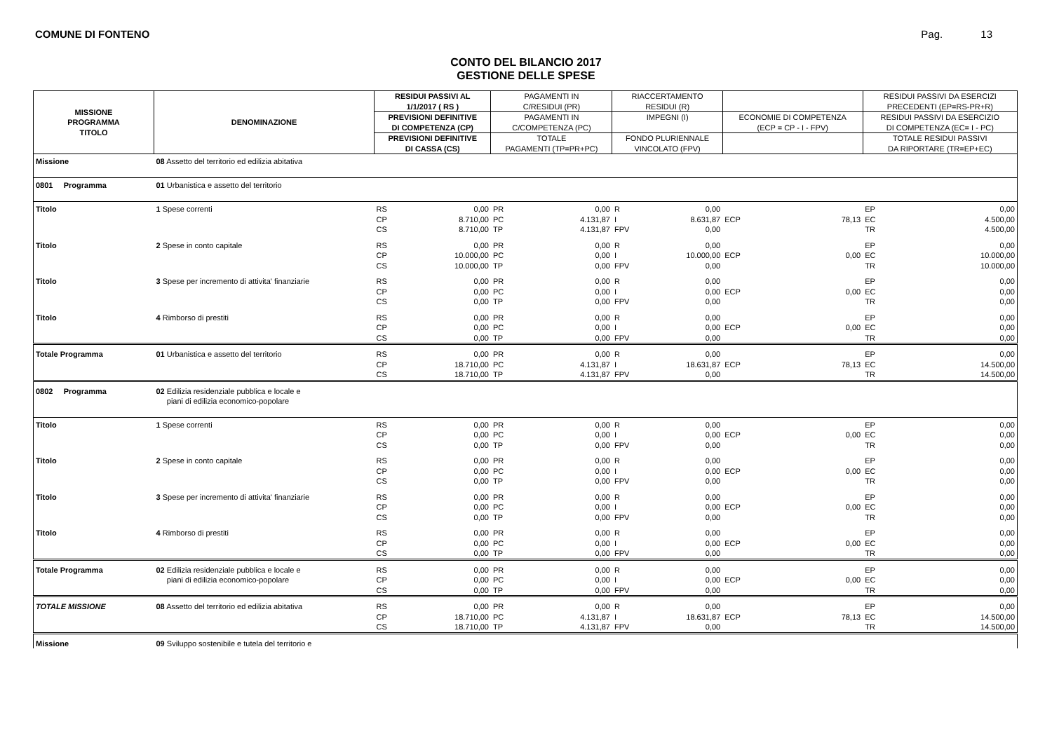COMUNE DI FONTENO Pag. 13
CONTO DEL BILANCIO 2017
GESTIONE DELLE SPESE
| MISSIONE PROGRAMMA TITOLO | DENOMINAZIONE | RESIDUI PASSIVI AL 1/1/2017 ( RS ) | | PAGAMENTI IN C/RESIDUI (PR) | | RIACCERTAMENTO RESIDUI (R) | | | | RESIDUI PASSIVI DA ESERCIZI PRECEDENTI (EP=RS-PR+R) | |
| --- | --- | --- | --- | --- | --- | --- | --- | --- | --- | --- | --- |
| | | PREVISIONI DEFINITIVE DI COMPETENZA (CP) | | PAGAMENTI IN C/COMPETENZA (PC) | | IMPEGNI (I) | | ECONOMIE DI COMPETENZA (ECP = CP - I - FPV) | | RESIDUI PASSIVI DA ESERCIZIO DI COMPETENZA (EC= I - PC) | |
| | | PREVISIONI DEFINITIVE DI CASSA (CS) | | TOTALE PAGAMENTI (TP=PR+PC) | | FONDO PLURIENNALE VINCOLATO (FPV) | | | | TOTALE RESIDUI PASSIVI DA RIPORTARE (TR=EP+EC) | |
| Missione | 08 Assetto del territorio ed edilizia abitativa | | | | | | | | | | |
| 0801 Programma | 01 Urbanistica e assetto del territorio | | | | | | | | | | |
| Titolo | 1 Spese correnti | RS | 0,00 | PR | 0,00 | R | 0,00 | | | EP | 0,00 |
| | | CP | 8.710,00 | PC | 4.131,87 | I | 8.631,87 | ECP | 78,13 | EC | 4.500,00 |
| | | CS | 8.710,00 | TP | 4.131,87 | FPV | 0,00 | | | TR | 4.500,00 |
| Titolo | 2 Spese in conto capitale | RS | 0,00 | PR | 0,00 | R | 0,00 | | | EP | 0,00 |
| | | CP | 10.000,00 | PC | 0,00 | I | 10.000,00 | ECP | 0,00 | EC | 10.000,00 |
| | | CS | 10.000,00 | TP | 0,00 | FPV | 0,00 | | | TR | 10.000,00 |
| Titolo | 3 Spese per incremento di attivita' finanziarie | RS | 0,00 | PR | 0,00 | R | 0,00 | | | EP | 0,00 |
| | | CP | 0,00 | PC | 0,00 | I | 0,00 | ECP | 0,00 | EC | 0,00 |
| | | CS | 0,00 | TP | 0,00 | FPV | 0,00 | | | TR | 0,00 |
| Titolo | 4 Rimborso di prestiti | RS | 0,00 | PR | 0,00 | R | 0,00 | | | EP | 0,00 |
| | | CP | 0,00 | PC | 0,00 | I | 0,00 | ECP | 0,00 | EC | 0,00 |
| | | CS | 0,00 | TP | 0,00 | FPV | 0,00 | | | TR | 0,00 |
| Totale Programma | 01 Urbanistica e assetto del territorio | RS | 0,00 | PR | 0,00 | R | 0,00 | | | EP | 0,00 |
| | | CP | 18.710,00 | PC | 4.131,87 | I | 18.631,87 | ECP | 78,13 | EC | 14.500,00 |
| | | CS | 18.710,00 | TP | 4.131,87 | FPV | 0,00 | | | TR | 14.500,00 |
| 0802 Programma | 02 Edilizia residenziale pubblica e locale e piani di edilizia economico-popolare | | | | | | | | | | |
| Titolo | 1 Spese correnti | RS | 0,00 | PR | 0,00 | R | 0,00 | | | EP | 0,00 |
| | | CP | 0,00 | PC | 0,00 | I | 0,00 | ECP | 0,00 | EC | 0,00 |
| | | CS | 0,00 | TP | 0,00 | FPV | 0,00 | | | TR | 0,00 |
| Titolo | 2 Spese in conto capitale | RS | 0,00 | PR | 0,00 | R | 0,00 | | | EP | 0,00 |
| | | CP | 0,00 | PC | 0,00 | I | 0,00 | ECP | 0,00 | EC | 0,00 |
| | | CS | 0,00 | TP | 0,00 | FPV | 0,00 | | | TR | 0,00 |
| Titolo | 3 Spese per incremento di attivita' finanziarie | RS | 0,00 | PR | 0,00 | R | 0,00 | | | EP | 0,00 |
| | | CP | 0,00 | PC | 0,00 | I | 0,00 | ECP | 0,00 | EC | 0,00 |
| | | CS | 0,00 | TP | 0,00 | FPV | 0,00 | | | TR | 0,00 |
| Titolo | 4 Rimborso di prestiti | RS | 0,00 | PR | 0,00 | R | 0,00 | | | EP | 0,00 |
| | | CP | 0,00 | PC | 0,00 | I | 0,00 | ECP | 0,00 | EC | 0,00 |
| | | CS | 0,00 | TP | 0,00 | FPV | 0,00 | | | TR | 0,00 |
| Totale Programma | 02 Edilizia residenziale pubblica e locale e piani di edilizia economico-popolare | RS | 0,00 | PR | 0,00 | R | 0,00 | | | EP | 0,00 |
| | | CP | 0,00 | PC | 0,00 | I | 0,00 | ECP | 0,00 | EC | 0,00 |
| | | CS | 0,00 | TP | 0,00 | FPV | 0,00 | | | TR | 0,00 |
| TOTALE MISSIONE | 08 Assetto del territorio ed edilizia abitativa | RS | 0,00 | PR | 0,00 | R | 0,00 | | | EP | 0,00 |
| | | CP | 18.710,00 | PC | 4.131,87 | I | 18.631,87 | ECP | 78,13 | EC | 14.500,00 |
| | | CS | 18.710,00 | TP | 4.131,87 | FPV | 0,00 | | | TR | 14.500,00 |
| Missione | 09 Sviluppo sostenibile e tutela del territorio e | | | | | | | | | | |